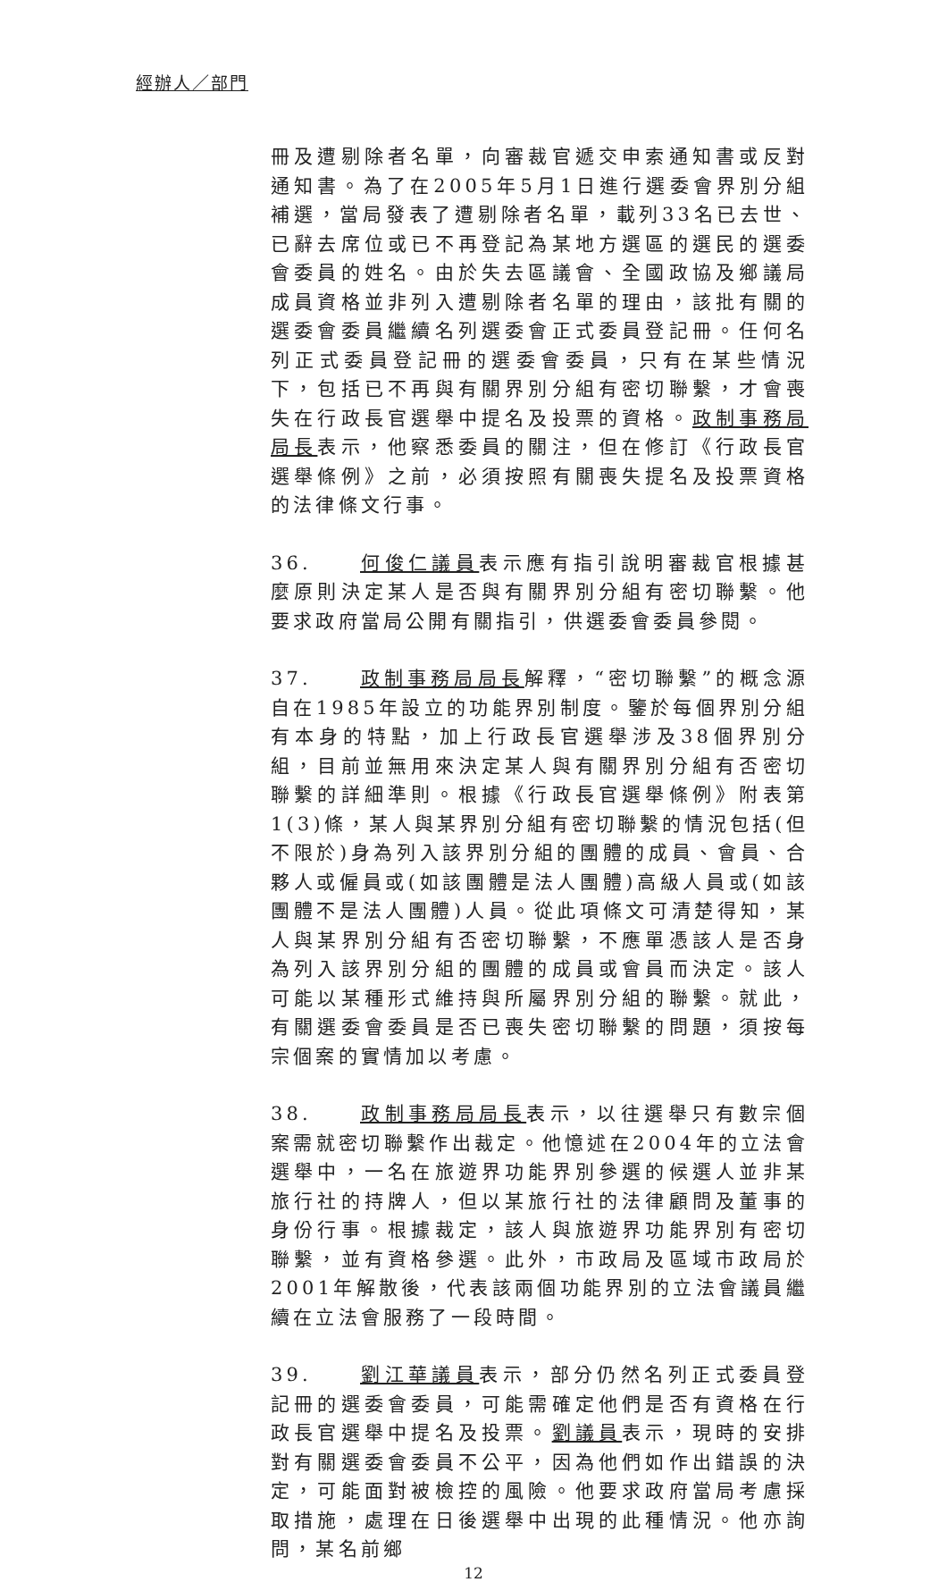經辦人／部門
冊及遭剔除者名單，向審裁官遞交申索通知書或反對通知書。為了在2005年5月1日進行選委會界別分組補選，當局發表了遭剔除者名單，載列33名已去世、已辭去席位或已不再登記為某地方選區的選民的選委會委員的姓名。由於失去區議會、全國政協及鄉議局成員資格並非列入遭剔除者名單的理由，該批有關的選委會委員繼續名列選委會正式委員登記冊。任何名列正式委員登記冊的選委會委員，只有在某些情況下，包括已不再與有關界別分組有密切聯繫，才會喪失在行政長官選舉中提名及投票的資格。政制事務局局長表示，他察悉委員的關注，但在修訂《行政長官選舉條例》之前，必須按照有關喪失提名及投票資格的法律條文行事。
36. 何俊仁議員表示應有指引說明審裁官根據甚麼原則決定某人是否與有關界別分組有密切聯繫。他要求政府當局公開有關指引，供選委會委員參閱。
37. 政制事務局局長解釋，“密切聯繫”的概念源自在1985年設立的功能界別制度。鑒於每個界別分組有本身的特點，加上行政長官選舉涉及38個界別分組，目前並無用來決定某人與有關界別分組有否密切聯繫的詳細準則。根據《行政長官選舉條例》附表第1(3)條，某人與某界別分組有密切聯繫的情況包括(但不限於)身為列入該界別分組的團體的成員、會員、合夥人或僱員或(如該團體是法人團體)高級人員或(如該團體不是法人團體)人員。從此項條文可清楚得知，某人與某界別分組有否密切聯繫，不應單憑該人是否身為列入該界別分組的團體的成員或會員而決定。該人可能以某種形式維持與所屬界別分組的聯繫。就此，有關選委會委員是否已喪失密切聯繫的問題，須按每宗個案的實情加以考慮。
38. 政制事務局局長表示，以往選舉只有數宗個案需就密切聯繫作出裁定。他憶述在2004年的立法會選舉中，一名在旅遊界功能界別參選的候選人並非某旅行社的持牌人，但以某旅行社的法律顧問及董事的身份行事。根據裁定，該人與旅遊界功能界別有密切聯繫，並有資格參選。此外，市政局及區域市政局於2001年解散後，代表該兩個功能界別的立法會議員繼續在立法會服務了一段時間。
39. 劉江華議員表示，部分仍然名列正式委員登記冊的選委會委員，可能需確定他們是否有資格在行政長官選舉中提名及投票。劉議員表示，現時的安排對有關選委會委員不公平，因為他們如作出錯誤的決定，可能面對被檢控的風險。他要求政府當局考慮採取措施，處理在日後選舉中出現的此種情況。他亦詢問，某名前鄉
12